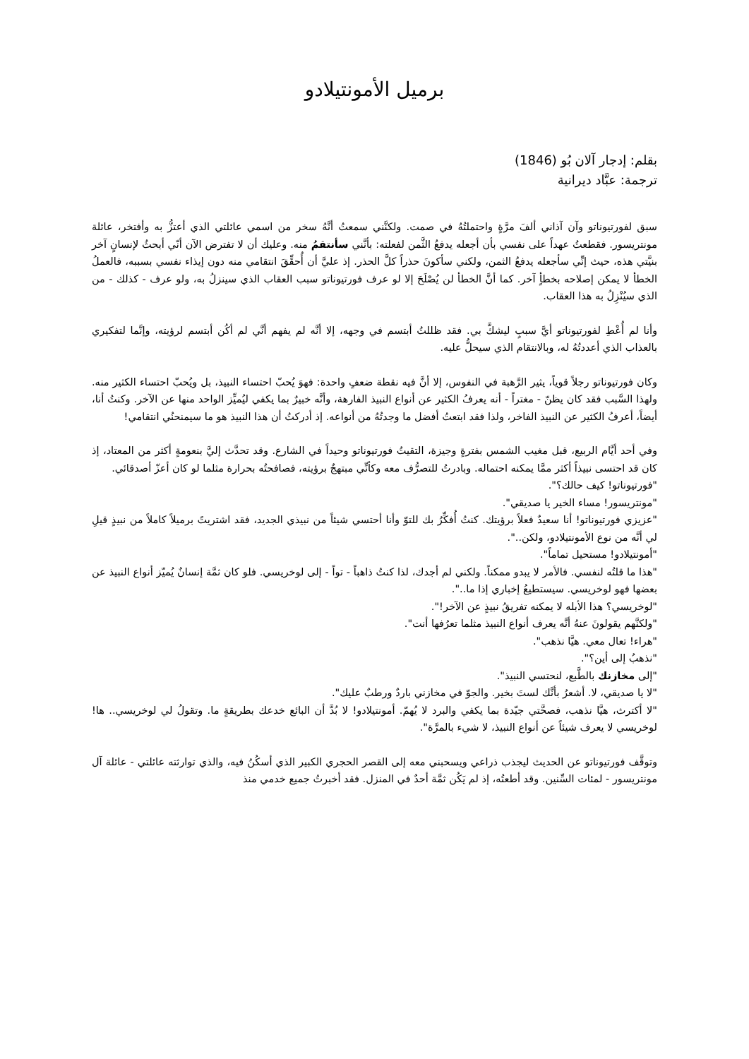برميل الأمونتيلادو
بقلم: إدجار آلان بُو (1846)
ترجمة: عبَّاد ديرانية
سبق لفورتيوناتو وآن آذاني ألفَ مرَّةٍ واحتملتُهُ في صمت. ولكنَّني سمعتُ أنَّهُ سخر من اسمي عائلتي الذي أعتزُّ به وأفتخر، عائلة مونتريسور. فقطعتُ عهداً على نفسي بأن أجعله يدفعُ الثَّمن لفعلته: بأنَّني سأنتقمُ منه. وعليك أن لا تفترض الآن أنّي أبحثُ لإنسانٍ آخر بنيَّتي هذه، حيث إنِّي سأجعله يدفعُ الثمن، ولكني سأكونَ حذراً كلَّ الحذر. إذ عليَّ أن أُحقِّقَ انتقامي منه دون إيذاء نفسي بسببه، فالعملُ الخطأ لا يمكن إصلاحه بخطأٍ آخر. كما أنَّ الخطأ لن يُصْلَحَ إلا لو عرف فورتيوناتو سبب العقاب الذي سينزلُ به، ولو عرف - كذلك - من الذي سيُنْزِلُ به هذا العقاب.
وأنا لم أُعْطِ لفورتيوناتو أيَّ سببٍ ليشكَّ بي. فقد ظللتُ أبتسم في وجهه، إلا أنَّه لم يفهم أنَّي لم أكُن أبتسم لرؤيته، وإنَّما لتفكيري بالعذاب الذي أعددتُهُ له، وبالانتقام الذي سيحلُّ عليه.
وكان فورتيوناتو رجلاً قوياً، يثير الرَّهبة في النفوس، إلا أنَّ فيه نقطة ضعفٍ واحدة: فهوَ يُحبّ احتساء النبيذ، بل ويُحبّ احتساء الكثير منه. ولهذا السَّبب فقد كان يظنّ - مغتراً - أنه يعرفُ الكثير عن أنواع النبيذ الفارهة، وأنَّه خبيرٌ بما يكفي ليُميِّز الواحد منها عن الآخر. وكنتُ أنا، أيضاً، أعرفُ الكثير عن النبيذ الفاخر، ولذا فقد ابتعتُ أفضل ما وجدتُهُ من أنواعه. إذ أدركتُ أن هذا النبيذ هو ما سيمنحنُي انتقامي!
وفي أحد أيَّام الربيع، قبل مغيب الشمس بفترةٍ وجيزة، التقيتُ فورتيوناتو وحيداً في الشارع. وقد تحدَّث إليَّ بنعومةٍ أكثر من المعتاد، إذ كان قد احتسى نبيذاً أكثر ممَّا يمكنه احتماله. وبادرتُ للتصرُّف معه وكأنِّي مبتهجٌ برؤيته، فصافحتُه بحرارة مثلما لو كان أعزّ أصدقائي.
"فورتيوناتو! كيف حالك؟".
"مونتريسور! مساء الخير يا صديقي".
"عزيزي فورتيوناتو! أنا سعيدٌ فعلاً برؤيتك. كنتُ أُفكِّرُ بك للتوّ وأنا أحتسي شيئاً من نبيذي الجديد، فقد اشتريتً برميلاً كاملاً من نبيذٍ قيلِ لي أنَّه من نوع الأمونتيلادو، ولكن..".
"أمونتيلادو! مستحيل تماماً".
"هذا ما قلتُه لنفسي. فالأمر لا يبدو ممكناً. ولكني لم أجدك، لذا كنتُ ذاهباً - تواً - إلى لوخريسي. فلو كان ثمَّة إنسانٌ يُميّز أنواع النبيذ عن بعضها فهو لوخريسي. سيستطيعُ إخباري إذا ما..".
"لوخريسي؟ هذا الأبله لا يمكنه تفريقُ نبيذٍ عن الآخر!".
"ولكنَّهم يقولونَ عنهُ أنَّه يعرف أنواع النبيذ مثلما تعرُفها أنت".
"هراء! تعال معي. هيَّا نذهب".
"نذهبُ إلى أين؟".
"إلى مخازنك بالطَّبع، لنحتسي النبيذ".
"لا يا صديقي، لا. أشعرُ بأنَّك لستَ بخير. والجوّ في مخازني باردٌ ورطبٌ عليك".
"لا أكترث، هيَّا نذهب، فصحَّتي جيّدة بما يكفي والبرد لا يُهمّ. أمونتيلادو! لا بُدَّ أن البائع خدعك بطريقةٍ ما. وتقولُ لي لوخريسي.. ها! لوخريسي لا يعرف شيئاً عن أنواع النبيذ، لا شيء بالمرَّة".
وتوقَّف فورتيوناتو عن الحديث ليجذب ذراعي ويسحبني معه إلى القصر الحجري الكبير الذي أسكُنُ فيه، والذي توارثته عائلتي - عائلة آل مونتريسور - لمئات السِّنين. وقد أطعتُه، إذ لم يَكُن ثمَّة أحدٌ في المنزل. فقد أخبرتُ جميع خدمي منذ